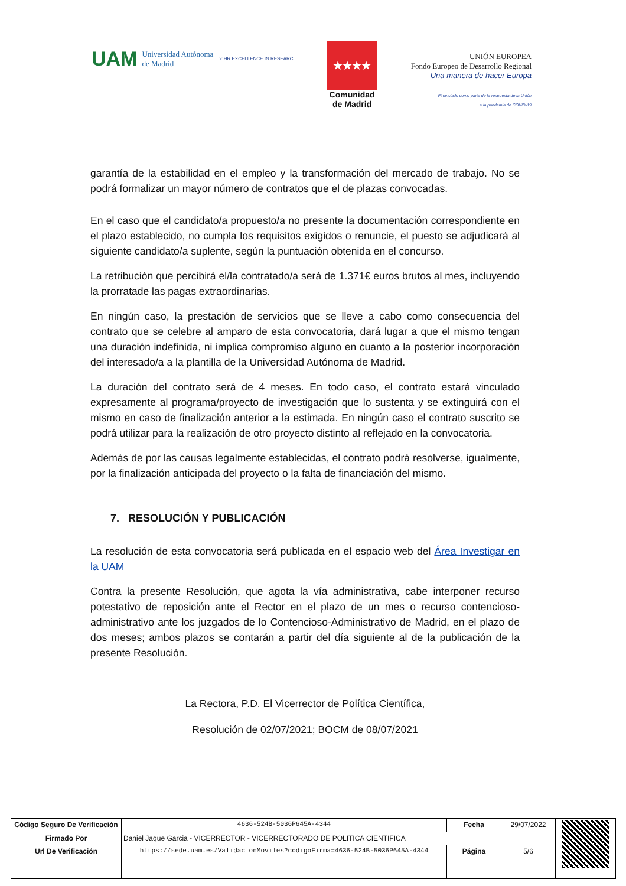UAM Universidad Autónoma
de Madrid hr HR EXCELLENCE IN RESEARC
★★★★
Comunidad
de Madrid
UNIÓN EUROPEA
Fondo Europeo de Desarrollo Regional
Una manera de hacer Europa
Financiado como parte de la respuesta de la Unión
a la pandemia de COVID-19
garantía de la estabilidad en el empleo y la transformación del mercado de trabajo. No se podrá formalizar un mayor número de contratos que el de plazas convocadas.
En el caso que el candidato/a propuesto/a no presente la documentación correspondiente en el plazo establecido, no cumpla los requisitos exigidos o renuncie, el puesto se adjudicará al siguiente candidato/a suplente, según la puntuación obtenida en el concurso.
La retribución que percibirá el/la contratado/a será de 1.371€ euros brutos al mes, incluyendo la prorratade las pagas extraordinarias.
En ningún caso, la prestación de servicios que se lleve a cabo como consecuencia del contrato que se celebre al amparo de esta convocatoria, dará lugar a que el mismo tengan una duración indefinida, ni implica compromiso alguno en cuanto a la posterior incorporación del interesado/a a la plantilla de la Universidad Autónoma de Madrid.
La duración del contrato será de 4 meses. En todo caso, el contrato estará vinculado expresamente al programa/proyecto de investigación que lo sustenta y se extinguirá con el mismo en caso de finalización anterior a la estimada. En ningún caso el contrato suscrito se podrá utilizar para la realización de otro proyecto distinto al reflejado en la convocatoria.
Además de por las causas legalmente establecidas, el contrato podrá resolverse, igualmente, por la finalización anticipada del proyecto o la falta de financiación del mismo.
7. RESOLUCIÓN Y PUBLICACIÓN
La resolución de esta convocatoria será publicada en el espacio web del Área Investigar en la UAM
Contra la presente Resolución, que agota la vía administrativa, cabe interponer recurso potestativo de reposición ante el Rector en el plazo de un mes o recurso contencioso-administrativo ante los juzgados de lo Contencioso-Administrativo de Madrid, en el plazo de dos meses; ambos plazos se contarán a partir del día siguiente al de la publicación de la presente Resolución.
La Rectora, P.D. El Vicerrector de Política Científica,
Resolución de 02/07/2021; BOCM de 08/07/2021
| Código Seguro De Verificación | 4636-524B-5036P645A-4344 | Fecha | 29/07/2022 | |
| Firmado Por | Daniel Jaque Garcia - VICERRECTOR - VICERRECTORADO DE POLITICA CIENTIFICA | | | |
| Url De Verificación | https://sede.uam.es/ValidacionMoviles?codigoFirma=4636-524B-5036P645A-4344 | Página | 5/6 | |